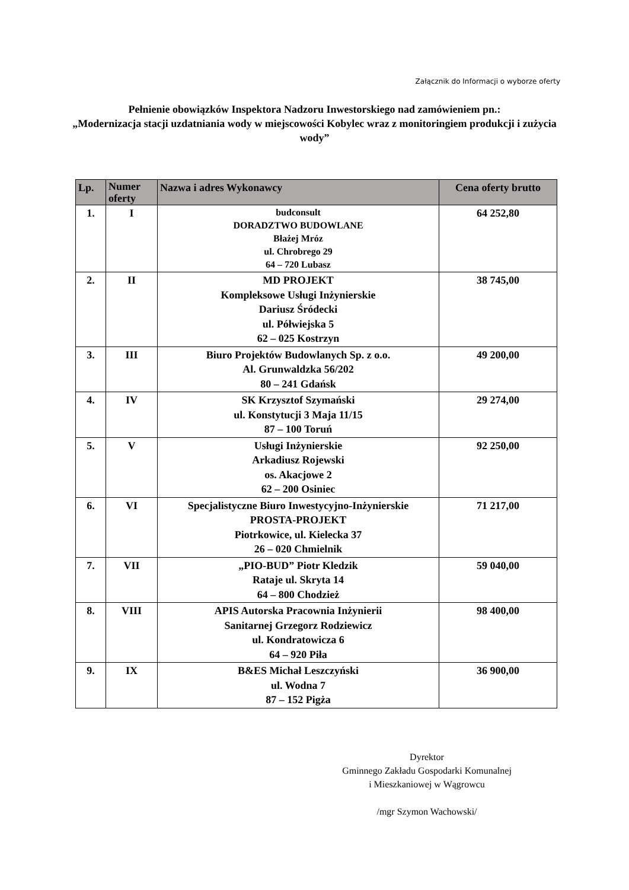Załącznik do Informacji o wyborze oferty
Pełnienie obowiązków Inspektora Nadzoru Inwestorskiego nad zamówieniem pn.:
„Modernizacja stacji uzdatniania wody w miejscowości Kobylec wraz z monitoringiem produkcji i zużycia wody”
| Lp. | Numer oferty | Nazwa i adres Wykonawcy | Cena oferty brutto |
| --- | --- | --- | --- |
| 1. | I | budconsult DORADZTWO BUDOWLANE Błażej Mróz ul. Chrobrego 29 64 – 720 Lubasz | 64 252,80 |
| 2. | II | MD PROJEKT Kompleksowe Usługi Inżynierskie Dariusz Śródecki ul. Półwiejska 5 62 – 025 Kostrzyn | 38 745,00 |
| 3. | III | Biuro Projektów Budowlanych Sp. z o.o. Al. Grunwaldzka 56/202 80 – 241 Gdańsk | 49 200,00 |
| 4. | IV | SK Krzysztof Szymański ul. Konstytucji 3 Maja 11/15 87 – 100 Toruń | 29 274,00 |
| 5. | V | Usługi Inżynierskie Arkadiusz Rojewski os. Akacjowe 2 62 – 200 Osiniec | 92 250,00 |
| 6. | VI | Specjalistyczne Biuro Inwestycyjno-Inżynierskie PROSTA-PROJEKT Piotrkowice, ul. Kielecka 37 26 – 020 Chmielnik | 71 217,00 |
| 7. | VII | „PIO-BUD” Piotr Kledzik Rataje ul. Skryta 14 64 – 800 Chodzież | 59 040,00 |
| 8. | VIII | APIS Autorska Pracownia Inżynierii Sanitarnej Grzegorz Rodziewicz ul. Kondratowicza 6 64 – 920 Piła | 98 400,00 |
| 9. | IX | B&ES Michał Leszczyński ul. Wodna 7 87 – 152 Pigża | 36 900,00 |
Dyrektor
Gminnego Zakładu Gospodarki Komunalnej
i Mieszkaniowej w Wągrowcu
/mgr Szymon Wachowski/